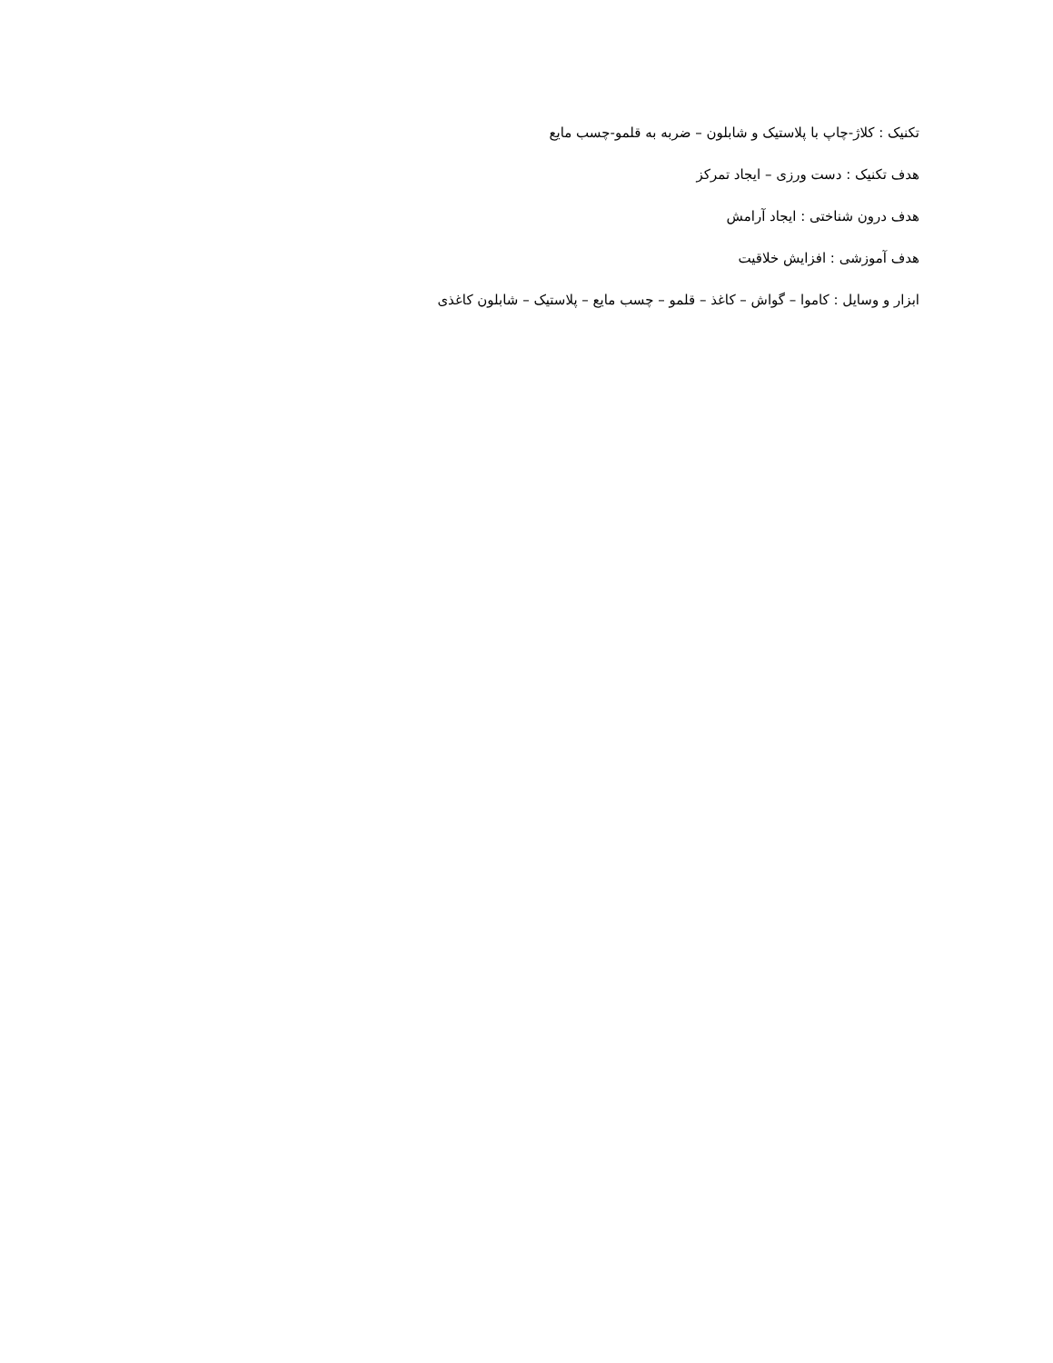تکنیک : کلاژ-چاپ با پلاستیک و شابلون – ضربه به قلمو-چسب مایع
هدف تکنیک : دست ورزی – ایجاد تمرکز
هدف درون شناختی : ایجاد آرامش
هدف آموزشی : افزایش خلاقیت
ابزار و وسایل : کاموا – گواش – کاغذ – قلمو – چسب مایع – پلاستیک – شابلون کاغذی